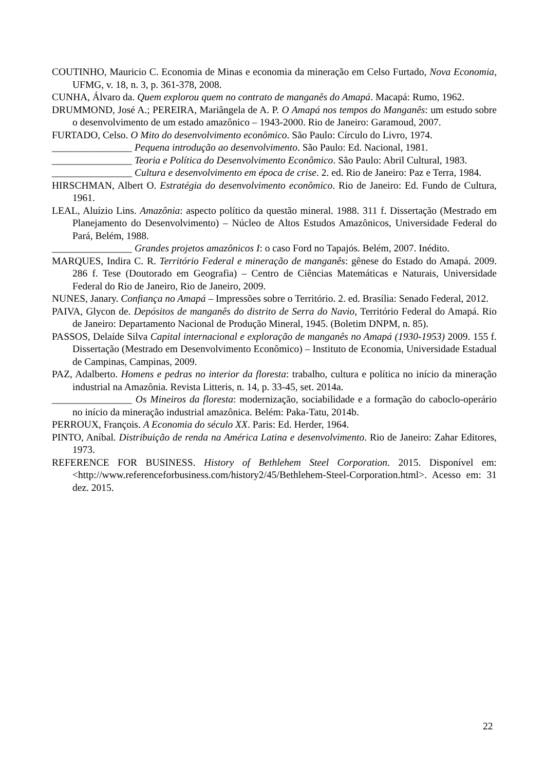COUTINHO, Mauricio C. Economia de Minas e economia da mineração em Celso Furtado, Nova Economia, UFMG, v. 18, n. 3, p. 361-378, 2008.
CUNHA, Álvaro da. Quem explorou quem no contrato de manganês do Amapá. Macapá: Rumo, 1962.
DRUMMOND, José A.; PEREIRA, Mariângela de A. P. O Amapá nos tempos do Manganês: um estudo sobre o desenvolvimento de um estado amazônico – 1943-2000. Rio de Janeiro: Garamoud, 2007.
FURTADO, Celso. O Mito do desenvolvimento econômico. São Paulo: Círculo do Livro, 1974.
________________ Pequena introdução ao desenvolvimento. São Paulo: Ed. Nacional, 1981.
________________ Teoria e Política do Desenvolvimento Econômico. São Paulo: Abril Cultural, 1983.
________________ Cultura e desenvolvimento em época de crise. 2. ed. Rio de Janeiro: Paz e Terra, 1984.
HIRSCHMAN, Albert O. Estratégia do desenvolvimento econômico. Rio de Janeiro: Ed. Fundo de Cultura, 1961.
LEAL, Aluízio Lins. Amazônia: aspecto político da questão mineral. 1988. 311 f. Dissertação (Mestrado em Planejamento do Desenvolvimento) – Núcleo de Altos Estudos Amazônicos, Universidade Federal do Pará, Belém, 1988.
________________ Grandes projetos amazônicos I: o caso Ford no Tapajós. Belém, 2007. Inédito.
MARQUES, Indira C. R. Território Federal e mineração de manganês: gênese do Estado do Amapá. 2009. 286 f. Tese (Doutorado em Geografia) – Centro de Ciências Matemáticas e Naturais, Universidade Federal do Rio de Janeiro, Rio de Janeiro, 2009.
NUNES, Janary. Confiança no Amapá – Impressões sobre o Território. 2. ed. Brasília: Senado Federal, 2012.
PAIVA, Glycon de. Depósitos de manganês do distrito de Serra do Navio, Território Federal do Amapá. Rio de Janeiro: Departamento Nacional de Produção Mineral, 1945. (Boletim DNPM, n. 85).
PASSOS, Delaíde Silva Capital internacional e exploração de manganês no Amapá (1930-1953) 2009. 155 f. Dissertação (Mestrado em Desenvolvimento Econômico) – Instituto de Economia, Universidade Estadual de Campinas, Campinas, 2009.
PAZ, Adalberto. Homens e pedras no interior da floresta: trabalho, cultura e política no início da mineração industrial na Amazônia. Revista Litteris, n. 14, p. 33-45, set. 2014a.
________________ Os Mineiros da floresta: modernização, sociabilidade e a formação do caboclo-operário no início da mineração industrial amazônica. Belém: Paka-Tatu, 2014b.
PERROUX, François. A Economia do século XX. Paris: Ed. Herder, 1964.
PINTO, Aníbal. Distribuição de renda na América Latina e desenvolvimento. Rio de Janeiro: Zahar Editores, 1973.
REFERENCE FOR BUSINESS. History of Bethlehem Steel Corporation. 2015. Disponível em:<http://www.referenceforbusiness.com/history2/45/Bethlehem-Steel-Corporation.html>. Acesso em: 31 dez. 2015.
22